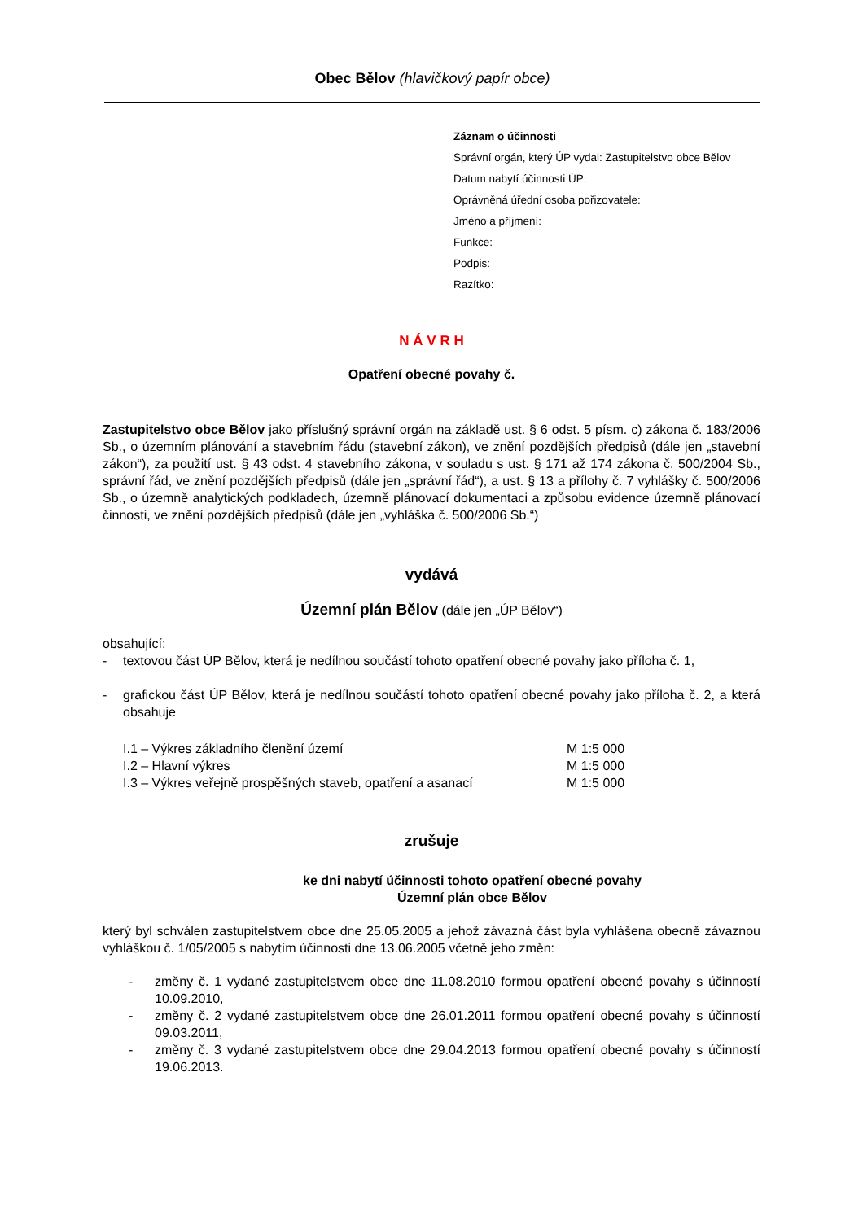Obec Bělov (hlavičkový papír obce)
Záznam o účinnosti
Správní orgán, který ÚP vydal: Zastupitelstvo obce Bělov
Datum nabytí účinnosti ÚP:
Oprávněná úřední osoba pořizovatele:
Jméno a příjmení:
Funkce:
Podpis:
Razítko:
N Á V R H
Opatření obecné povahy č.
Zastupitelstvo obce Bělov jako příslušný správní orgán na základě ust. § 6 odst. 5 písm. c) zákona č. 183/2006 Sb., o územním plánování a stavebním řádu (stavební zákon), ve znění pozdějších předpisů (dále jen „stavební zákon“), za použití ust. § 43 odst. 4 stavebního zákona, v souladu s ust. § 171 až 174 zákona č. 500/2004 Sb., správní řád, ve znění pozdějších předpisů (dále jen „správní řád“), a ust. § 13 a přílohy č. 7 vyhlášky č. 500/2006 Sb., o územně analytických podkladech, územně plánovací dokumentaci a způsobu evidence územně plánovací činnosti, ve znění pozdějších předpisů (dále jen „vyhláška č. 500/2006 Sb.“)
vydává
Územní plán Bělov (dále jen „ÚP Bělov“)
obsahující:
- textovou část ÚP Bělov, která je nedílnou součástí tohoto opatření obecné povahy jako příloha č. 1,
- grafickou část ÚP Bělov, která je nedílnou součástí tohoto opatření obecné povahy jako příloha č. 2, a která obsahuje
| I.1 – Výkres základního členění území | M 1:5 000 |
| I.2 – Hlavní výkres | M 1:5 000 |
| I.3 – Výkres veřejně prospěšných staveb, opatření a asanací | M 1:5 000 |
zrušuje
ke dni nabytí účinnosti tohoto opatření obecné povahy
Územní plán obce Bělov
který byl schválen zastupitelstvem obce dne 25.05.2005 a jehož závazná část byla vyhlášena obecně závaznou vyhláškou č. 1/05/2005 s nabytím účinnosti dne 13.06.2005 včetně jeho změn:
- změny č. 1 vydané zastupitelstvem obce dne 11.08.2010 formou opatření obecné povahy s účinností 10.09.2010,
- změny č. 2 vydané zastupitelstvem obce dne 26.01.2011 formou opatření obecné povahy s účinností 09.03.2011,
- změny č. 3 vydané zastupitelstvem obce dne 29.04.2013 formou opatření obecné povahy s účinností 19.06.2013.